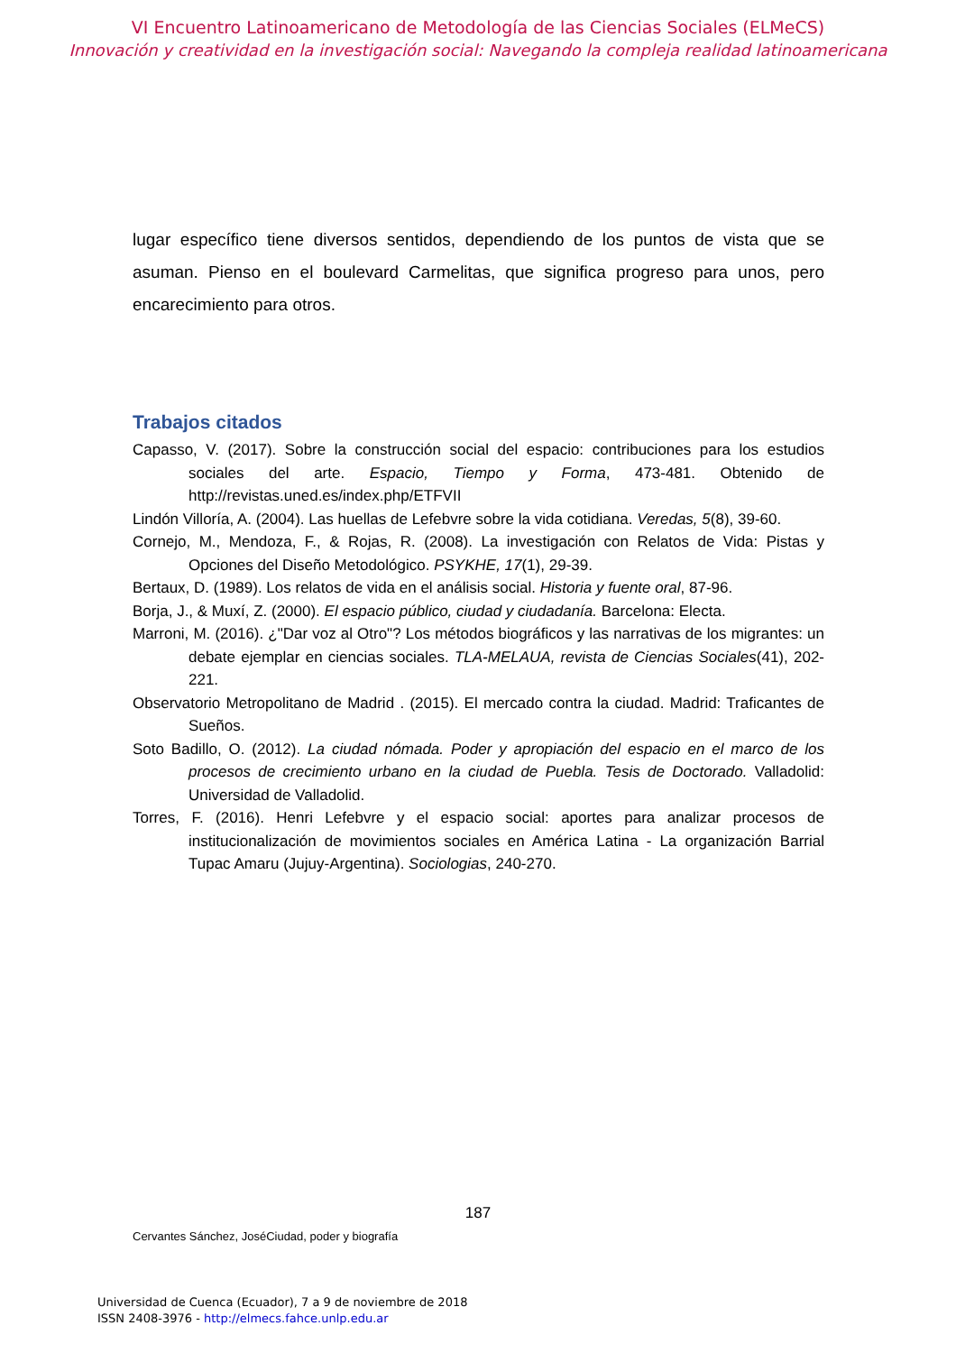VI Encuentro Latinoamericano de Metodología de las Ciencias Sociales (ELMeCS)
Innovación y creatividad en la investigación social: Navegando la compleja realidad latinoamericana
lugar específico tiene diversos sentidos, dependiendo de los puntos de vista que se asuman. Pienso en el boulevard Carmelitas, que significa progreso para unos, pero encarecimiento para otros.
Trabajos citados
Capasso, V. (2017). Sobre la construcción social del espacio: contribuciones para los estudios sociales del arte. Espacio, Tiempo y Forma, 473-481. Obtenido de http://revistas.uned.es/index.php/ETFVII
Lindón Villoría, A. (2004). Las huellas de Lefebvre sobre la vida cotidiana. Veredas, 5(8), 39-60.
Cornejo, M., Mendoza, F., & Rojas, R. (2008). La investigación con Relatos de Vida: Pistas y Opciones del Diseño Metodológico. PSYKHE, 17(1), 29-39.
Bertaux, D. (1989). Los relatos de vida en el análisis social. Historia y fuente oral, 87-96.
Borja, J., & Muxí, Z. (2000). El espacio público, ciudad y ciudadanía. Barcelona: Electa.
Marroni, M. (2016). ¿"Dar voz al Otro"? Los métodos biográficos y las narrativas de los migrantes: un debate ejemplar en ciencias sociales. TLA-MELAUA, revista de Ciencias Sociales(41), 202-221.
Observatorio Metropolitano de Madrid . (2015). El mercado contra la ciudad. Madrid: Traficantes de Sueños.
Soto Badillo, O. (2012). La ciudad nómada. Poder y apropiación del espacio en el marco de los procesos de crecimiento urbano en la ciudad de Puebla. Tesis de Doctorado. Valladolid: Universidad de Valladolid.
Torres, F. (2016). Henri Lefebvre y el espacio social: aportes para analizar procesos de institucionalización de movimientos sociales en América Latina - La organización Barrial Tupac Amaru (Jujuy-Argentina). Sociologias, 240-270.
187
Cervantes Sánchez, JoséCiudad, poder y biografía
Universidad de Cuenca (Ecuador), 7 a 9 de noviembre de 2018
ISSN 2408-3976 - http://elmecs.fahce.unlp.edu.ar